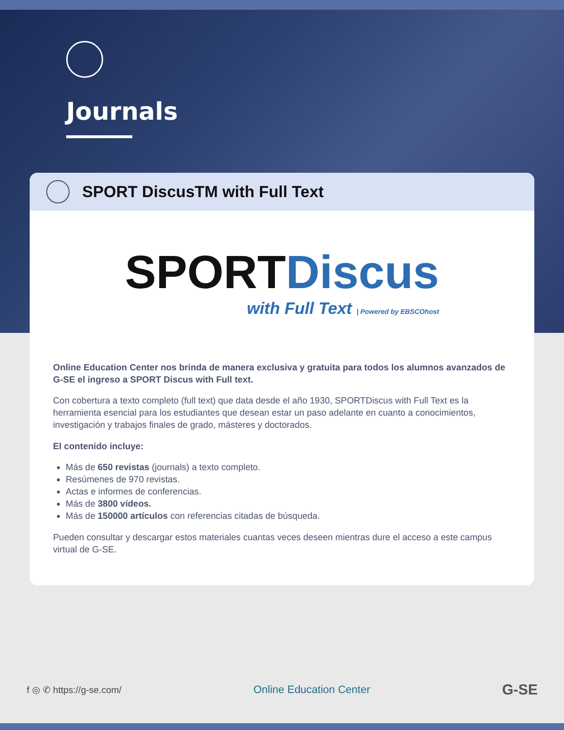Journals
SPORT DiscusTM with Full Text
SPORT Discus
with Full Text | Powered by EBSCOhost
Online Education Center nos brinda de manera exclusiva y gratuita para todos los alumnos avanzados de G-SE el ingreso a SPORT Discus with Full text.
Con cobertura a texto completo (full text) que data desde el año 1930, SPORTDiscus with Full Text es la herramienta esencial para los estudiantes que desean estar un paso adelante en cuanto a conocimientos, investigación y trabajos finales de grado, másteres y doctorados.
El contenido incluye:
Más de 650 revistas (journals) a texto completo.
Resúmenes de 970 revistas.
Actas e informes de conferencias.
Más de 3800 vídeos.
Más de 150000 artículos con referencias citadas de búsqueda.
Pueden consultar y descargar estos materiales cuantas veces deseen mientras dure el acceso a este campus virtual de G-SE.
f ◎ ✆ https://g-se.com/ Online Education Center G-SE